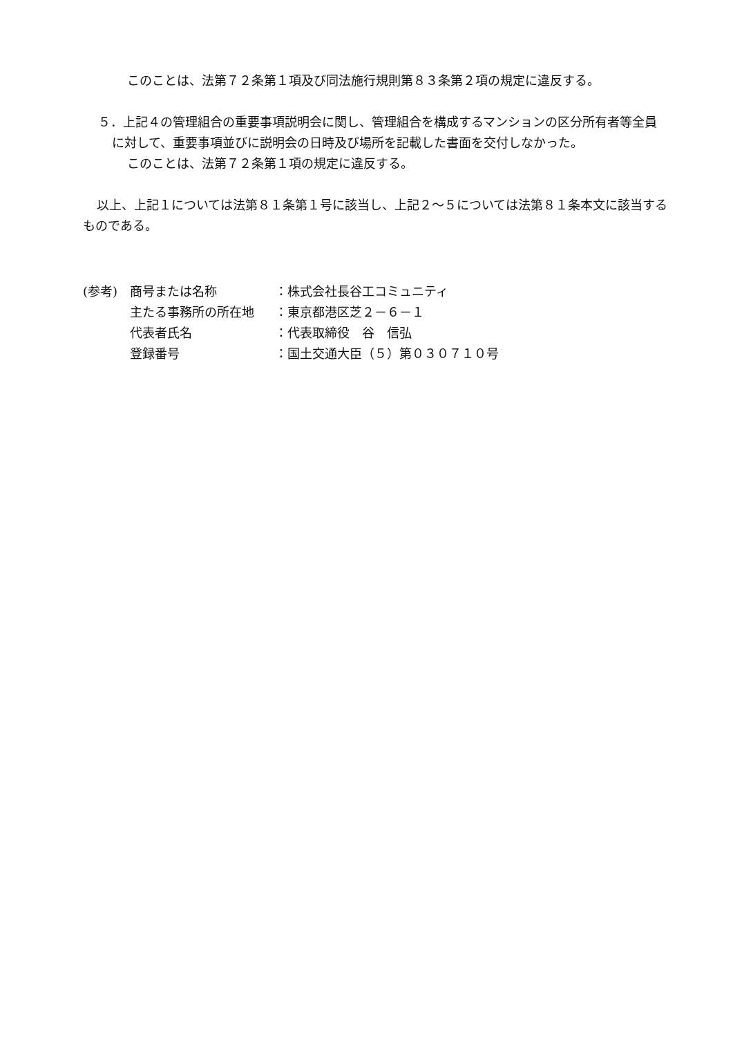このことは、法第７２条第１項及び同法施行規則第８３条第２項の規定に違反する。
５．上記４の管理組合の重要事項説明会に関し、管理組合を構成するマンションの区分所有者等全員に対して、重要事項並びに説明会の日時及び場所を記載した書面を交付しなかった。
このことは、法第７２条第１項の規定に違反する。
以上、上記１については法第８１条第１号に該当し、上記２～５については法第８１条本文に該当するものである。
| (参考) | 商号または名称 | ：株式会社長谷工コミュニティ |
| | 主たる事務所の所在地 | ：東京都港区芝２－６－１ |
| | 代表者氏名 | ：代表取締役 谷 信弘 |
| | 登録番号 | ：国土交通大臣（５）第０３０７１０号 |